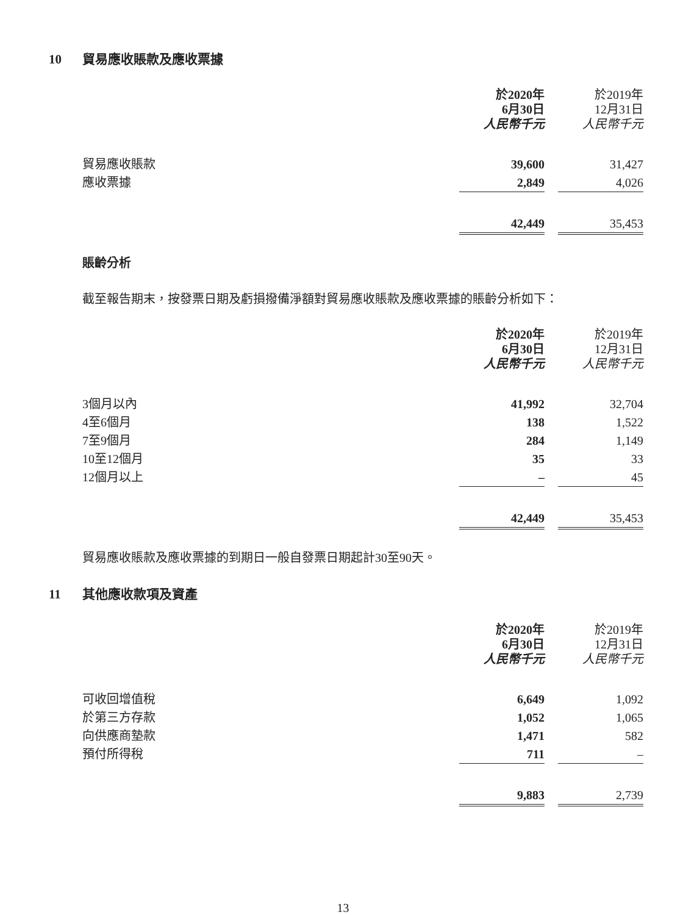10 貿易應收賬款及應收票據
| | 於2020年 6月30日 人民幣千元 | | 於2019年 12月31日 人民幣千元 |
| --- | --- | --- | --- |
| 貿易應收賬款 | 39,600 | | 31,427 |
| 應收票據 | 2,849 | | 4,026 |
| | 42,449 | | 35,453 |
賬齡分析
截至報告期末，按發票日期及虧損撥備淨額對貿易應收賬款及應收票據的賬齡分析如下：
| | 於2020年 6月30日 人民幣千元 | | 於2019年 12月31日 人民幣千元 |
| --- | --- | --- | --- |
| 3個月以內 | 41,992 | | 32,704 |
| 4至6個月 | 138 | | 1,522 |
| 7至9個月 | 284 | | 1,149 |
| 10至12個月 | 35 | | 33 |
| 12個月以上 | – | | 45 |
| | 42,449 | | 35,453 |
貿易應收賬款及應收票據的到期日一般自發票日期起計30至90天。
11 其他應收款項及資產
| | 於2020年 6月30日 人民幣千元 | | 於2019年 12月31日 人民幣千元 |
| --- | --- | --- | --- |
| 可收回增值稅 | 6,649 | | 1,092 |
| 於第三方存款 | 1,052 | | 1,065 |
| 向供應商墊款 | 1,471 | | 582 |
| 預付所得稅 | 711 | | – |
| | 9,883 | | 2,739 |
13